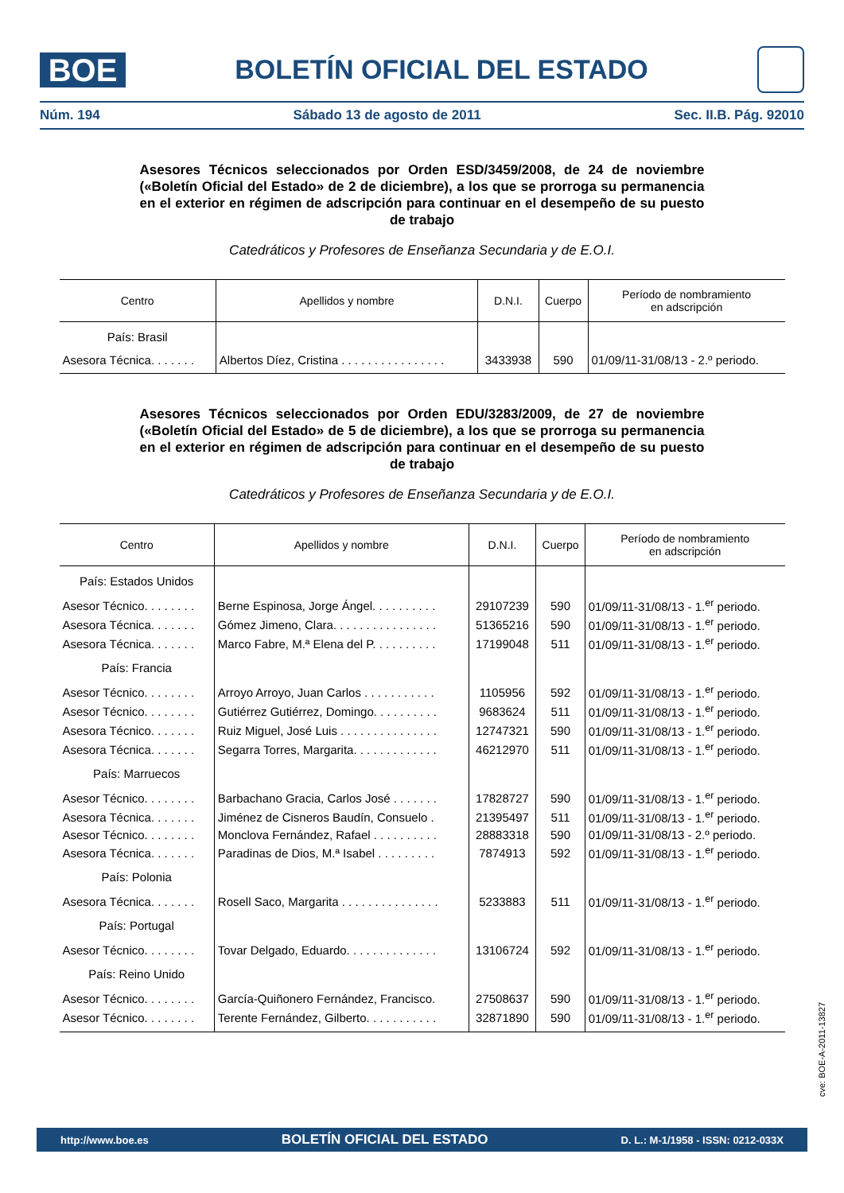BOE
BOLETÍN OFICIAL DEL ESTADO
Núm. 194 Sábado 13 de agosto de 2011 Sec. II.B. Pág. 92010
Asesores Técnicos seleccionados por Orden ESD/3459/2008, de 24 de noviembre («Boletín Oficial del Estado» de 2 de diciembre), a los que se prorroga su permanencia en el exterior en régimen de adscripción para continuar en el desempeño de su puesto de trabajo
Catedráticos y Profesores de Enseñanza Secundaria y de E.O.I.
| Centro | Apellidos y nombre | D.N.I. | Cuerpo | Período de nombramiento en adscripción |
| --- | --- | --- | --- | --- |
| País: Brasil | | | | |
| Asesora Técnica. . . . . . . | Albertos Díez, Cristina . . . . . . . . . . . . . . . . | 3433938 | 590 | 01/09/11-31/08/13 - 2.º periodo. |
Asesores Técnicos seleccionados por Orden EDU/3283/2009, de 27 de noviembre («Boletín Oficial del Estado» de 5 de diciembre), a los que se prorroga su permanencia en el exterior en régimen de adscripción para continuar en el desempeño de su puesto de trabajo
Catedráticos y Profesores de Enseñanza Secundaria y de E.O.I.
| Centro | Apellidos y nombre | D.N.I. | Cuerpo | Período de nombramiento en adscripción |
| --- | --- | --- | --- | --- |
| País: Estados Unidos | | | | |
| Asesor Técnico. . . . . . . . | Berne Espinosa, Jorge Ángel. . . . . . . . . . | 29107239 | 590 | 01/09/11-31/08/13 - 1.<sup>er</sup> periodo. |
| Asesora Técnica. . . . . . . | Gómez Jimeno, Clara. . . . . . . . . . . . . . . . | 51365216 | 590 | 01/09/11-31/08/13 - 1.<sup>er</sup> periodo. |
| Asesora Técnica. . . . . . . | Marco Fabre, M.ª Elena del P. . . . . . . . . . | 17199048 | 511 | 01/09/11-31/08/13 - 1.<sup>er</sup> periodo. |
| País: Francia | | | | |
| Asesor Técnico. . . . . . . . | Arroyo Arroyo, Juan Carlos . . . . . . . . . . . | 1105956 | 592 | 01/09/11-31/08/13 - 1.<sup>er</sup> periodo. |
| Asesor Técnico. . . . . . . . | Gutiérrez Gutiérrez, Domingo. . . . . . . . . . | 9683624 | 511 | 01/09/11-31/08/13 - 1.<sup>er</sup> periodo. |
| Asesora Técnico. . . . . . . | Ruiz Miguel, José Luis . . . . . . . . . . . . . . . | 12747321 | 590 | 01/09/11-31/08/13 - 1.<sup>er</sup> periodo. |
| Asesora Técnica. . . . . . . | Segarra Torres, Margarita. . . . . . . . . . . . . | 46212970 | 511 | 01/09/11-31/08/13 - 1.<sup>er</sup> periodo. |
| País: Marruecos | | | | |
| Asesor Técnico. . . . . . . . | Barbachano Gracia, Carlos José . . . . . . . | 17828727 | 590 | 01/09/11-31/08/13 - 1.<sup>er</sup> periodo. |
| Asesora Técnica. . . . . . . | Jiménez de Cisneros Baudín, Consuelo . | 21395497 | 511 | 01/09/11-31/08/13 - 1.<sup>er</sup> periodo. |
| Asesor Técnico. . . . . . . . | Monclova Fernández, Rafael . . . . . . . . . . | 28883318 | 590 | 01/09/11-31/08/13 - 2.º periodo. |
| Asesora Técnica. . . . . . . | Paradinas de Dios, M.ª Isabel . . . . . . . . . | 7874913 | 592 | 01/09/11-31/08/13 - 1.<sup>er</sup> periodo. |
| País: Polonia | | | | |
| Asesora Técnica. . . . . . . | Rosell Saco, Margarita . . . . . . . . . . . . . . . | 5233883 | 511 | 01/09/11-31/08/13 - 1.<sup>er</sup> periodo. |
| País: Portugal | | | | |
| Asesor Técnico. . . . . . . . | Tovar Delgado, Eduardo. . . . . . . . . . . . . . | 13106724 | 592 | 01/09/11-31/08/13 - 1.<sup>er</sup> periodo. |
| País: Reino Unido | | | | |
| Asesor Técnico. . . . . . . . | García-Quiñonero Fernández, Francisco. | 27508637 | 590 | 01/09/11-31/08/13 - 1.<sup>er</sup> periodo. |
| Asesor Técnico. . . . . . . . | Terente Fernández, Gilberto. . . . . . . . . . . | 32871890 | 590 | 01/09/11-31/08/13 - 1.<sup>er</sup> periodo. |
cve: BOE-A-2011-13827
http://www.boe.es BOLETÍN OFICIAL DEL ESTADO D. L.: M-1/1958 - ISSN: 0212-033X